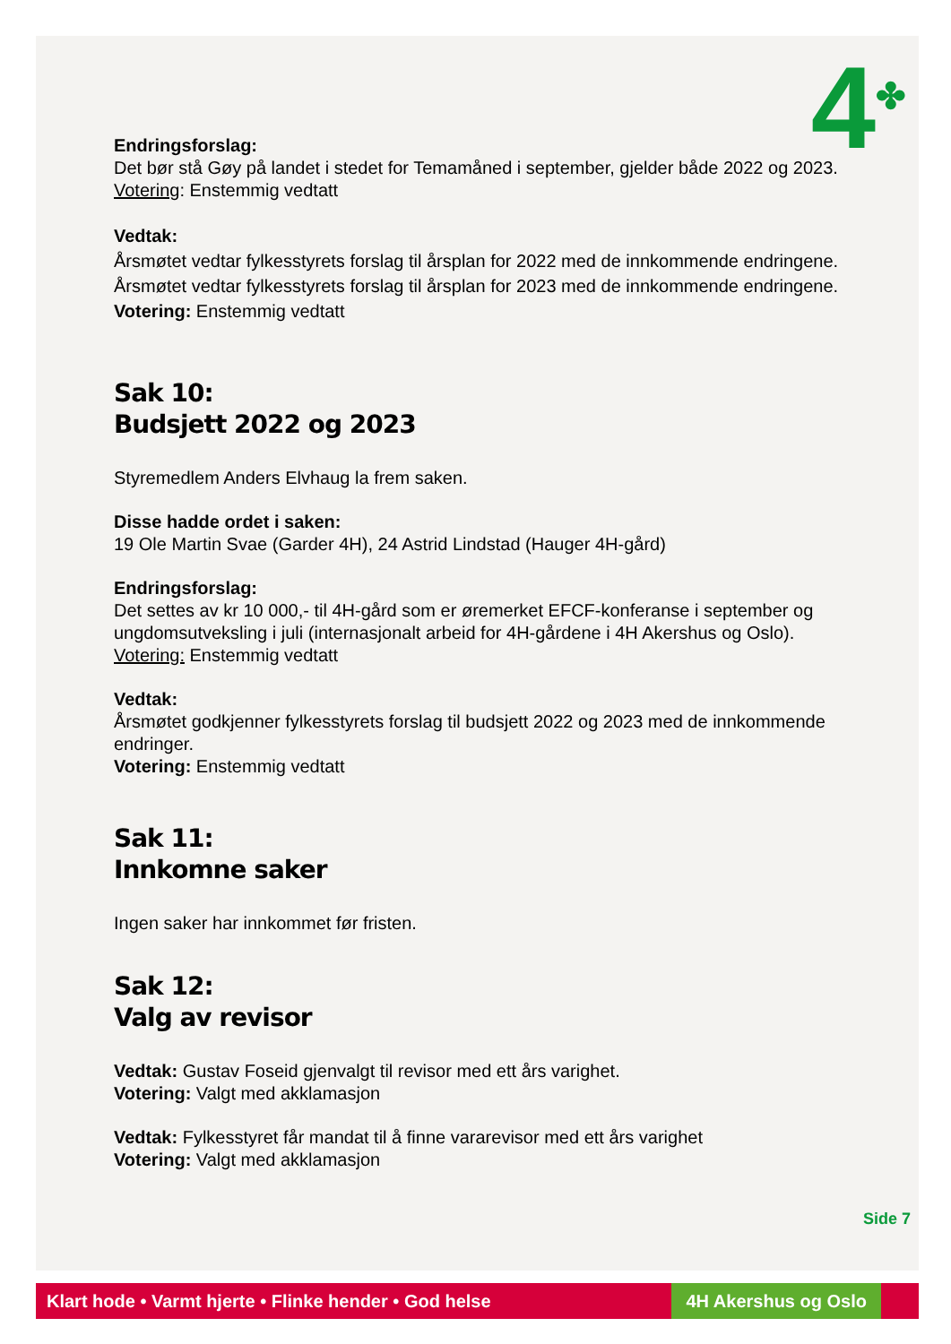4<sup>✤</sup>
Endringsforslag:
Det bør stå Gøy på landet i stedet for Temamåned i september, gjelder både 2022 og 2023.
Votering: Enstemmig vedtatt
Vedtak:
Årsmøtet vedtar fylkesstyrets forslag til årsplan for 2022 med de innkommende endringene. Årsmøtet vedtar fylkesstyrets forslag til årsplan for 2023 med de innkommende endringene.
Votering: Enstemmig vedtatt
Sak 10:
Budsjett 2022 og 2023
Styremedlem Anders Elvhaug la frem saken.
Disse hadde ordet i saken:
19 Ole Martin Svae (Garder 4H), 24 Astrid Lindstad (Hauger 4H-gård)
Endringsforslag:
Det settes av kr 10 000,- til 4H-gård som er øremerket EFCF-konferanse i september og ungdomsutveksling i juli (internasjonalt arbeid for 4H-gårdene i 4H Akershus og Oslo).
Votering: Enstemmig vedtatt
Vedtak:
Årsmøtet godkjenner fylkesstyrets forslag til budsjett 2022 og 2023 med de innkommende endringer.
Votering: Enstemmig vedtatt
Sak 11:
Innkomne saker
Ingen saker har innkommet før fristen.
Sak 12:
Valg av revisor
Vedtak: Gustav Foseid gjenvalgt til revisor med ett års varighet.
Votering: Valgt med akklamasjon
Vedtak: Fylkesstyret får mandat til å finne vararevisor med ett års varighet
Votering: Valgt med akklamasjon
Side 7
Klart hode • Varmt hjerte • Flinke hender • God helse 4H Akershus og Oslo